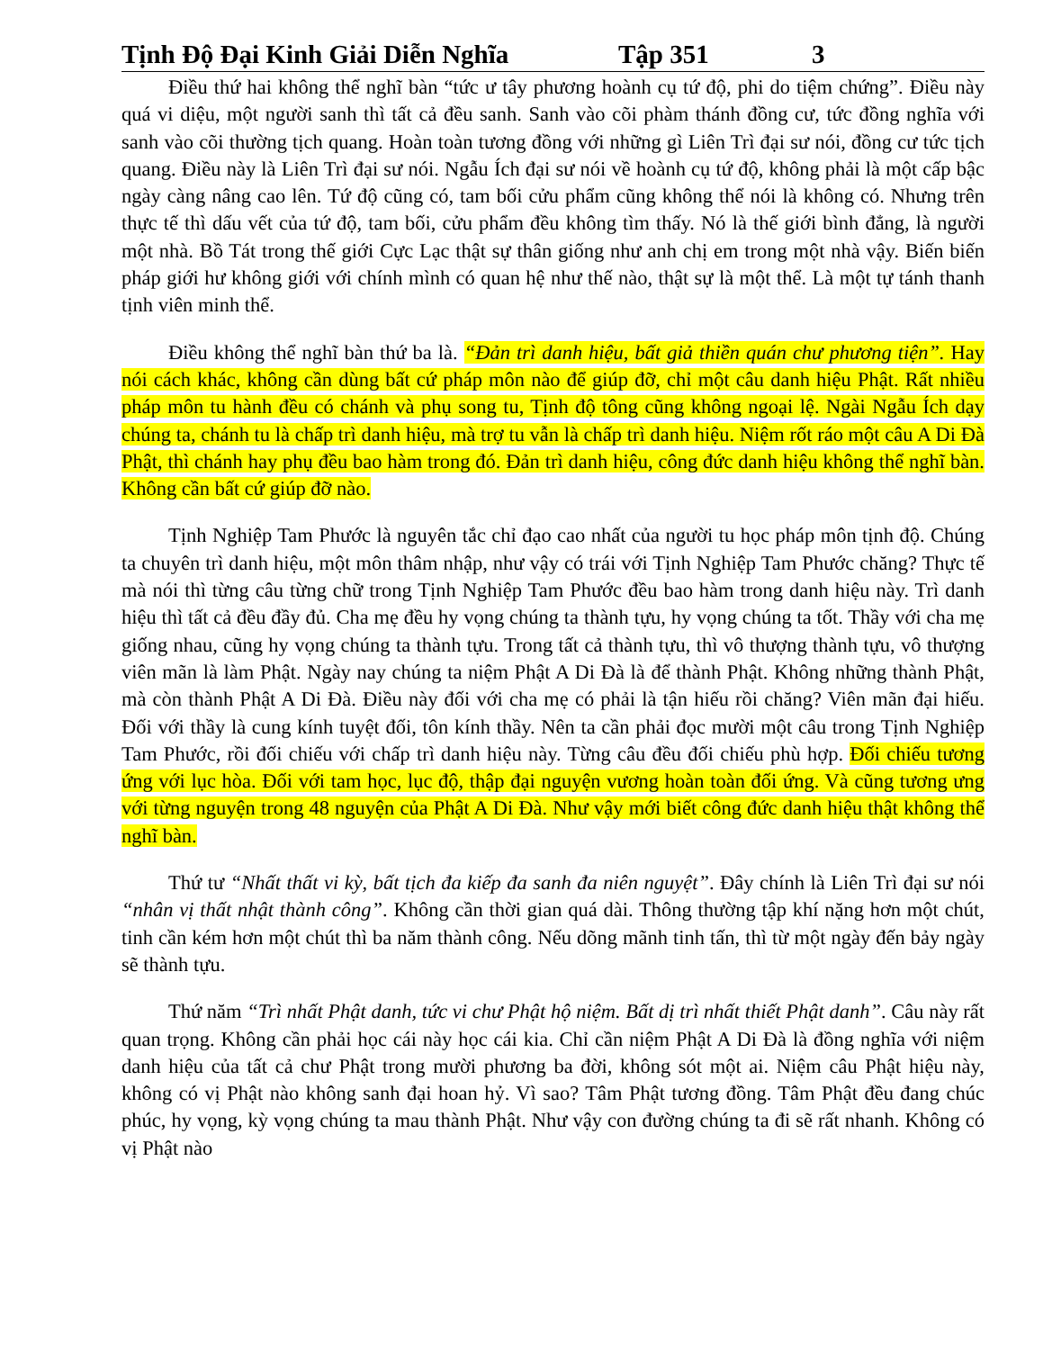Tịnh Độ Đại Kinh Giải Diễn Nghĩa Tập 351 3
Điều thứ hai không thể nghĩ bàn “tức ư tây phương hoành cụ tứ độ, phi do tiệm chứng”. Điều này quá vi diệu, một người sanh thì tất cả đều sanh. Sanh vào cõi phàm thánh đồng cư, tức đồng nghĩa với sanh vào cõi thường tịch quang. Hoàn toàn tương đồng với những gì Liên Trì đại sư nói, đồng cư tức tịch quang. Điều này là Liên Trì đại sư nói. Ngẫu Ích đại sư nói về hoành cụ tứ độ, không phải là một cấp bậc ngày càng nâng cao lên. Tứ độ cũng có, tam bối cửu phẩm cũng không thể nói là không có. Nhưng trên thực tế thì dấu vết của tứ độ, tam bối, cửu phẩm đều không tìm thấy. Nó là thế giới bình đẳng, là người một nhà. Bồ Tát trong thế giới Cực Lạc thật sự thân giống như anh chị em trong một nhà vậy. Biến biến pháp giới hư không giới với chính mình có quan hệ như thế nào, thật sự là một thể. Là một tự tánh thanh tịnh viên minh thể.
Điều không thể nghĩ bàn thứ ba là. “Đản trì danh hiệu, bất giả thiền quán chư phương tiện”. Hay nói cách khác, không cần dùng bất cứ pháp môn nào để giúp đỡ, chỉ một câu danh hiệu Phật. Rất nhiều pháp môn tu hành đều có chánh và phụ song tu, Tịnh độ tông cũng không ngoại lệ. Ngài Ngẫu Ích dạy chúng ta, chánh tu là chấp trì danh hiệu, mà trợ tu vẫn là chấp trì danh hiệu. Niệm rốt ráo một câu A Di Đà Phật, thì chánh hay phụ đều bao hàm trong đó. Đản trì danh hiệu, công đức danh hiệu không thể nghĩ bàn. Không cần bất cứ giúp đỡ nào.
Tịnh Nghiệp Tam Phước là nguyên tắc chỉ đạo cao nhất của người tu học pháp môn tịnh độ. Chúng ta chuyên trì danh hiệu, một môn thâm nhập, như vậy có trái với Tịnh Nghiệp Tam Phước chăng? Thực tế mà nói thì từng câu từng chữ trong Tịnh Nghiệp Tam Phước đều bao hàm trong danh hiệu này. Trì danh hiệu thì tất cả đều đầy đủ. Cha mẹ đều hy vọng chúng ta thành tựu, hy vọng chúng ta tốt. Thầy với cha mẹ giống nhau, cũng hy vọng chúng ta thành tựu. Trong tất cả thành tựu, thì vô thượng thành tựu, vô thượng viên mãn là làm Phật. Ngày nay chúng ta niệm Phật A Di Đà là để thành Phật. Không những thành Phật, mà còn thành Phật A Di Đà. Điều này đối với cha mẹ có phải là tận hiếu rồi chăng? Viên mãn đại hiếu. Đối với thầy là cung kính tuyệt đối, tôn kính thầy. Nên ta cần phải đọc mười một câu trong Tịnh Nghiệp Tam Phước, rồi đối chiếu với chấp trì danh hiệu này. Từng câu đều đối chiếu phù hợp. Đối chiếu tương ứng với lục hòa. Đối với tam học, lục độ, thập đại nguyện vương hoàn toàn đối ứng. Và cũng tương ưng với từng nguyện trong 48 nguyện của Phật A Di Đà. Như vậy mới biết công đức danh hiệu thật không thể nghĩ bàn.
Thứ tư “Nhất thất vi kỳ, bất tịch đa kiếp đa sanh đa niên nguyệt”. Đây chính là Liên Trì đại sư nói “nhân vị thất nhật thành công”. Không cần thời gian quá dài. Thông thường tập khí nặng hơn một chút, tinh cần kém hơn một chút thì ba năm thành công. Nếu dõng mãnh tinh tấn, thì từ một ngày đến bảy ngày sẽ thành tựu.
Thứ năm “Trì nhất Phật danh, tức vi chư Phật hộ niệm. Bất dị trì nhất thiết Phật danh”. Câu này rất quan trọng. Không cần phải học cái này học cái kia. Chỉ cần niệm Phật A Di Đà là đồng nghĩa với niệm danh hiệu của tất cả chư Phật trong mười phương ba đời, không sót một ai. Niệm câu Phật hiệu này, không có vị Phật nào không sanh đại hoan hỷ. Vì sao? Tâm Phật tương đồng. Tâm Phật đều đang chúc phúc, hy vọng, kỳ vọng chúng ta mau thành Phật. Như vậy con đường chúng ta đi sẽ rất nhanh. Không có vị Phật nào